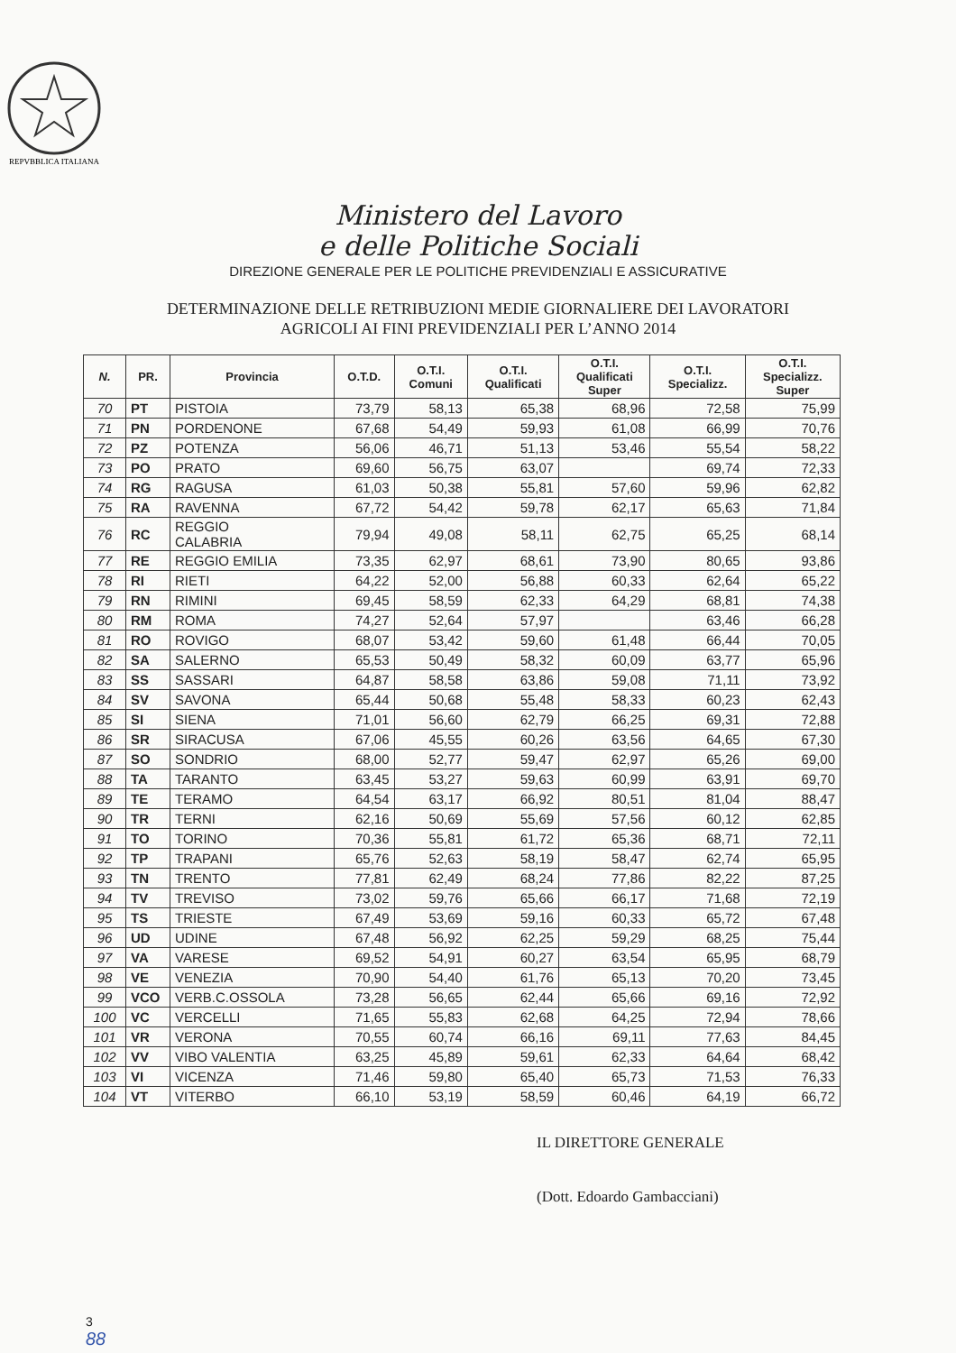REPVBBLICA ITALIANA
Ministero del Lavoro
e delle Politiche Sociali
DIREZIONE GENERALE PER LE POLITICHE PREVIDENZIALI E ASSICURATIVE
DETERMINAZIONE DELLE RETRIBUZIONI MEDIE GIORNALIERE DEI LAVORATORI
AGRICOLI AI FINI PREVIDENZIALI PER L’ANNO 2014
| N. | PR. | Provincia | O.T.D. | O.T.I. Comuni | O.T.I. Qualificati | O.T.I. Qualificati Super | O.T.I. Specializz. | O.T.I. Specializz. Super |
| --- | --- | --- | --- | --- | --- | --- | --- | --- |
| 70 | PT | PISTOIA | 73,79 | 58,13 | 65,38 | 68,96 | 72,58 | 75,99 |
| 71 | PN | PORDENONE | 67,68 | 54,49 | 59,93 | 61,08 | 66,99 | 70,76 |
| 72 | PZ | POTENZA | 56,06 | 46,71 | 51,13 | 53,46 | 55,54 | 58,22 |
| 73 | PO | PRATO | 69,60 | 56,75 | 63,07 | | 69,74 | 72,33 |
| 74 | RG | RAGUSA | 61,03 | 50,38 | 55,81 | 57,60 | 59,96 | 62,82 |
| 75 | RA | RAVENNA | 67,72 | 54,42 | 59,78 | 62,17 | 65,63 | 71,84 |
| 76 | RC | REGGIO CALABRIA | 79,94 | 49,08 | 58,11 | 62,75 | 65,25 | 68,14 |
| 77 | RE | REGGIO EMILIA | 73,35 | 62,97 | 68,61 | 73,90 | 80,65 | 93,86 |
| 78 | RI | RIETI | 64,22 | 52,00 | 56,88 | 60,33 | 62,64 | 65,22 |
| 79 | RN | RIMINI | 69,45 | 58,59 | 62,33 | 64,29 | 68,81 | 74,38 |
| 80 | RM | ROMA | 74,27 | 52,64 | 57,97 | | 63,46 | 66,28 |
| 81 | RO | ROVIGO | 68,07 | 53,42 | 59,60 | 61,48 | 66,44 | 70,05 |
| 82 | SA | SALERNO | 65,53 | 50,49 | 58,32 | 60,09 | 63,77 | 65,96 |
| 83 | SS | SASSARI | 64,87 | 58,58 | 63,86 | 59,08 | 71,11 | 73,92 |
| 84 | SV | SAVONA | 65,44 | 50,68 | 55,48 | 58,33 | 60,23 | 62,43 |
| 85 | SI | SIENA | 71,01 | 56,60 | 62,79 | 66,25 | 69,31 | 72,88 |
| 86 | SR | SIRACUSA | 67,06 | 45,55 | 60,26 | 63,56 | 64,65 | 67,30 |
| 87 | SO | SONDRIO | 68,00 | 52,77 | 59,47 | 62,97 | 65,26 | 69,00 |
| 88 | TA | TARANTO | 63,45 | 53,27 | 59,63 | 60,99 | 63,91 | 69,70 |
| 89 | TE | TERAMO | 64,54 | 63,17 | 66,92 | 80,51 | 81,04 | 88,47 |
| 90 | TR | TERNI | 62,16 | 50,69 | 55,69 | 57,56 | 60,12 | 62,85 |
| 91 | TO | TORINO | 70,36 | 55,81 | 61,72 | 65,36 | 68,71 | 72,11 |
| 92 | TP | TRAPANI | 65,76 | 52,63 | 58,19 | 58,47 | 62,74 | 65,95 |
| 93 | TN | TRENTO | 77,81 | 62,49 | 68,24 | 77,86 | 82,22 | 87,25 |
| 94 | TV | TREVISO | 73,02 | 59,76 | 65,66 | 66,17 | 71,68 | 72,19 |
| 95 | TS | TRIESTE | 67,49 | 53,69 | 59,16 | 60,33 | 65,72 | 67,48 |
| 96 | UD | UDINE | 67,48 | 56,92 | 62,25 | 59,29 | 68,25 | 75,44 |
| 97 | VA | VARESE | 69,52 | 54,91 | 60,27 | 63,54 | 65,95 | 68,79 |
| 98 | VE | VENEZIA | 70,90 | 54,40 | 61,76 | 65,13 | 70,20 | 73,45 |
| 99 | VCO | VERB.C.OSSOLA | 73,28 | 56,65 | 62,44 | 65,66 | 69,16 | 72,92 |
| 100 | VC | VERCELLI | 71,65 | 55,83 | 62,68 | 64,25 | 72,94 | 78,66 |
| 101 | VR | VERONA | 70,55 | 60,74 | 66,16 | 69,11 | 77,63 | 84,45 |
| 102 | VV | VIBO VALENTIA | 63,25 | 45,89 | 59,61 | 62,33 | 64,64 | 68,42 |
| 103 | VI | VICENZA | 71,46 | 59,80 | 65,40 | 65,73 | 71,53 | 76,33 |
| 104 | VT | VITERBO | 66,10 | 53,19 | 58,59 | 60,46 | 64,19 | 66,72 |
IL DIRETTORE GENERALE
(Dott. Edoardo Gambacciani)
3
88